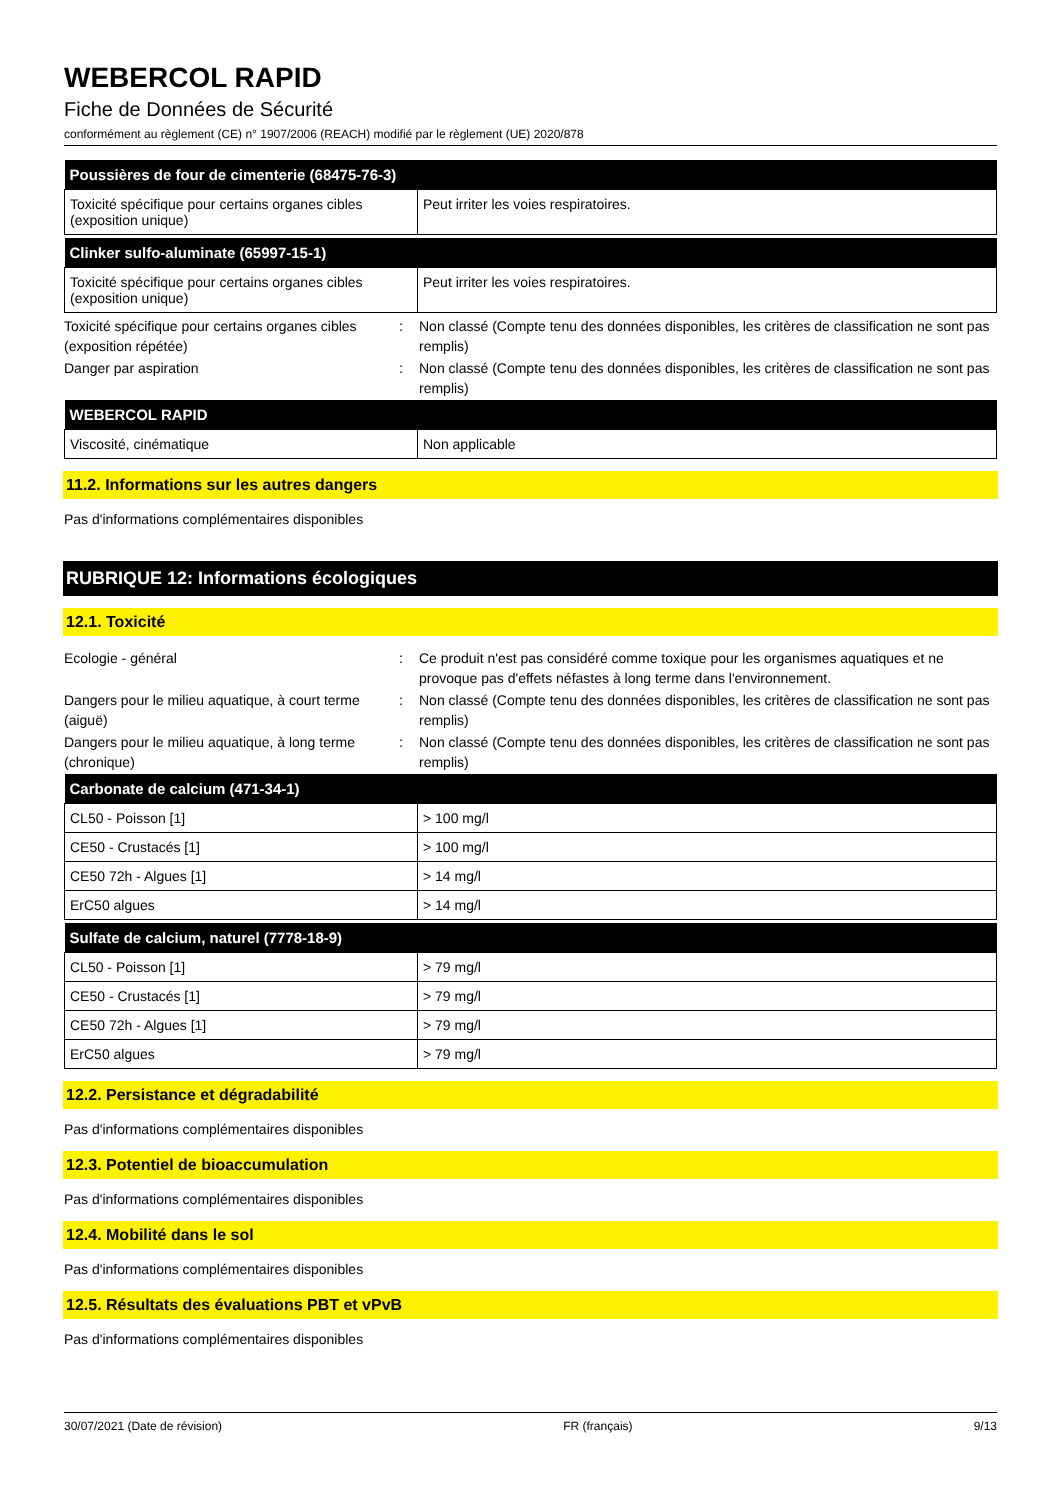WEBERCOL RAPID
Fiche de Données de Sécurité
conformément au règlement (CE) n° 1907/2006 (REACH) modifié par le règlement (UE) 2020/878
| Poussières de four de cimenterie (68475-76-3) | |
| --- | --- |
| Toxicité spécifique pour certains organes cibles (exposition unique) | Peut irriter les voies respiratoires. |
| Clinker sulfo-aluminate (65997-15-1) | |
| --- | --- |
| Toxicité spécifique pour certains organes cibles (exposition unique) | Peut irriter les voies respiratoires. |
Toxicité spécifique pour certains organes cibles (exposition répétée)
: Non classé (Compte tenu des données disponibles, les critères de classification ne sont pas remplis)
Danger par aspiration : Non classé (Compte tenu des données disponibles, les critères de classification ne sont pas remplis)
| WEBERCOL RAPID | |
| --- | --- |
| Viscosité, cinématique | Non applicable |
11.2. Informations sur les autres dangers
Pas d'informations complémentaires disponibles
RUBRIQUE 12: Informations écologiques
12.1. Toxicité
Ecologie - général : Ce produit n'est pas considéré comme toxique pour les organismes aquatiques et ne provoque pas d'effets néfastes à long terme dans l'environnement.
Dangers pour le milieu aquatique, à court terme (aiguë)
: Non classé (Compte tenu des données disponibles, les critères de classification ne sont pas remplis)
Dangers pour le milieu aquatique, à long terme (chronique)
: Non classé (Compte tenu des données disponibles, les critères de classification ne sont pas remplis)
| Carbonate de calcium (471-34-1) | |
| --- | --- |
| CL50 - Poisson [1] | > 100 mg/l |
| CE50 - Crustacés [1] | > 100 mg/l |
| CE50 72h - Algues [1] | > 14 mg/l |
| ErC50 algues | > 14 mg/l |
| Sulfate de calcium, naturel (7778-18-9) | |
| --- | --- |
| CL50 - Poisson [1] | > 79 mg/l |
| CE50 - Crustacés [1] | > 79 mg/l |
| CE50 72h - Algues [1] | > 79 mg/l |
| ErC50 algues | > 79 mg/l |
12.2. Persistance et dégradabilité
Pas d'informations complémentaires disponibles
12.3. Potentiel de bioaccumulation
Pas d'informations complémentaires disponibles
12.4. Mobilité dans le sol
Pas d'informations complémentaires disponibles
12.5. Résultats des évaluations PBT et vPvB
Pas d'informations complémentaires disponibles
30/07/2021 (Date de révision) FR (français) 9/13